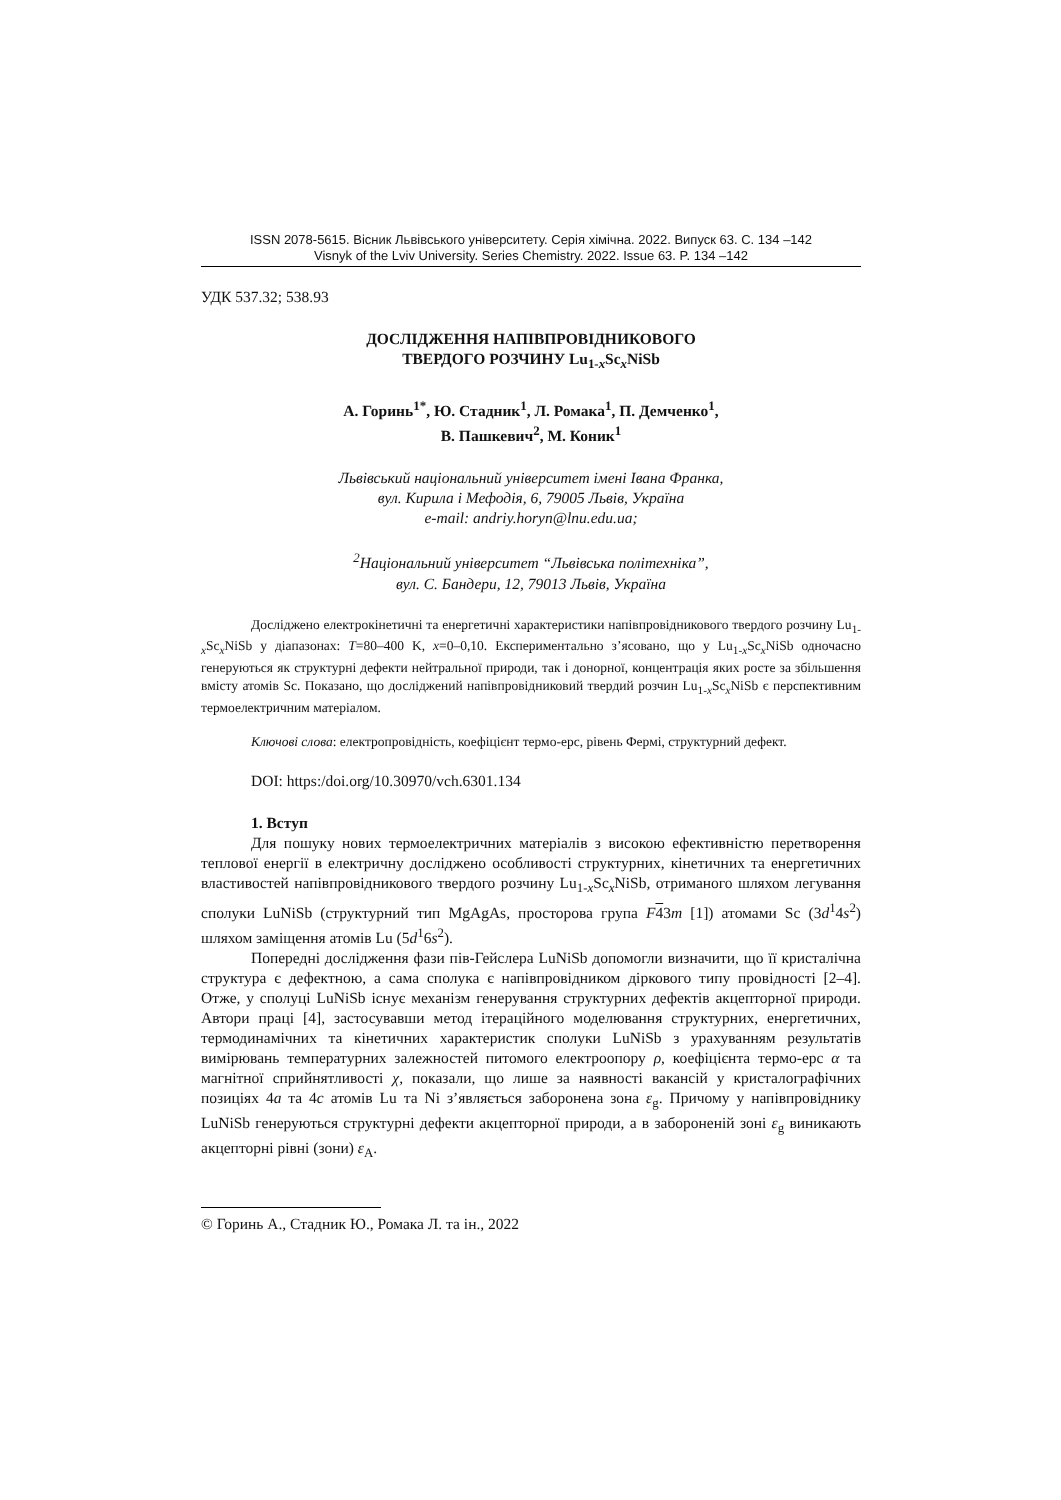ISSN 2078-5615. Вісник Львівського університету. Серія хімічна. 2022. Випуск 63. С. 134 –142
Visnyk of the Lviv University. Series Chemistry. 2022. Issue 63. P. 134 –142
УДК 537.32; 538.93
ДОСЛІДЖЕННЯ НАПІВПРОВІДНИКОВОГО
ТВЕРДОГО РОЗЧИНУ Lu<sub>1-x</sub>Sc<sub>x</sub>NiSb
А. Горинь<sup>1*</sup>, Ю. Стадник<sup>1</sup>, Л. Ромака<sup>1</sup>, П. Демченко<sup>1</sup>,
В. Пашкевич<sup>2</sup>, М. Коник<sup>1</sup>
Львівський національний університет імені Івана Франка,
вул. Кирила і Мефодія, 6, 79005 Львів, Україна
e-mail: andriy.horyn@lnu.edu.ua;
<sup>2</sup> Національний університет “Львівська політехніка”,
вул. С. Бандери, 12, 79013 Львів, Україна
Досліджено електрокінетичні та енергетичні характеристики напівпровідникового твердого розчину Lu<sub>1-x</sub>Sc<sub>x</sub>NiSb у діапазонах: T=80–400 K, x=0–0,10. Експериментально з’ясовано, що у Lu<sub>1-x</sub>Sc<sub>x</sub>NiSb одночасно генеруються як структурні дефекти нейтральної природи, так і донорної, концентрація яких росте за збільшення вмісту атомів Sc. Показано, що досліджений напівпровідниковий твердий розчин Lu<sub>1-x</sub>Sc<sub>x</sub>NiSb є перспективним термоелектричним матеріалом.
Ключові слова: електропровідність, коефіцієнт термо-ерс, рівень Фермі, структурний дефект.
DOI: https:/doi.org/10.30970/vch.6301.134
1. Вступ
Для пошуку нових термоелектричних матеріалів з високою ефективністю перетворення теплової енергії в електричну досліджено особливості структурних, кінетичних та енергетичних властивостей напівпровідникового твердого розчину Lu<sub>1-x</sub>Sc<sub>x</sub>NiSb, отриманого шляхом легування сполуки LuNiSb (структурний тип MgAgAs, просторова група F 43m [1]) атомами Sc (3d<sup>1</sup>4s<sup>2</sup>) шляхом заміщення атомів Lu (5d<sup>1</sup>6s<sup>2</sup>).
Попередні дослідження фази пів-Гейслера LuNiSb допомогли визначити, що її кристалічна структура є дефектною, а сама сполука є напівпровідником діркового типу провідності [2–4]. Отже, у сполуці LuNiSb існує механізм генерування структурних дефектів акцепторної природи. Автори праці [4], застосувавши метод ітераційного моделювання структурних, енергетичних, термодинамічних та кінетичних характеристик сполуки LuNiSb з урахуванням результатів вимірювань температурних залежностей питомого електроопору ρ, коефіцієнта термо-ерс α та магнітної сприйнятливості χ, показали, що лише за наявності вакансій у кристалографічних позиціях 4a та 4c атомів Lu та Ni з’являється заборонена зона ε<sub>g</sub>. Причому у напівпровіднику LuNiSb генеруються структурні дефекти акцепторної природи, а в забороненій зоні ε<sub>g</sub> виникають акцепторні рівні (зони) ε<sub>A</sub>.
© Горинь А., Стадник Ю., Ромака Л. та ін., 2022